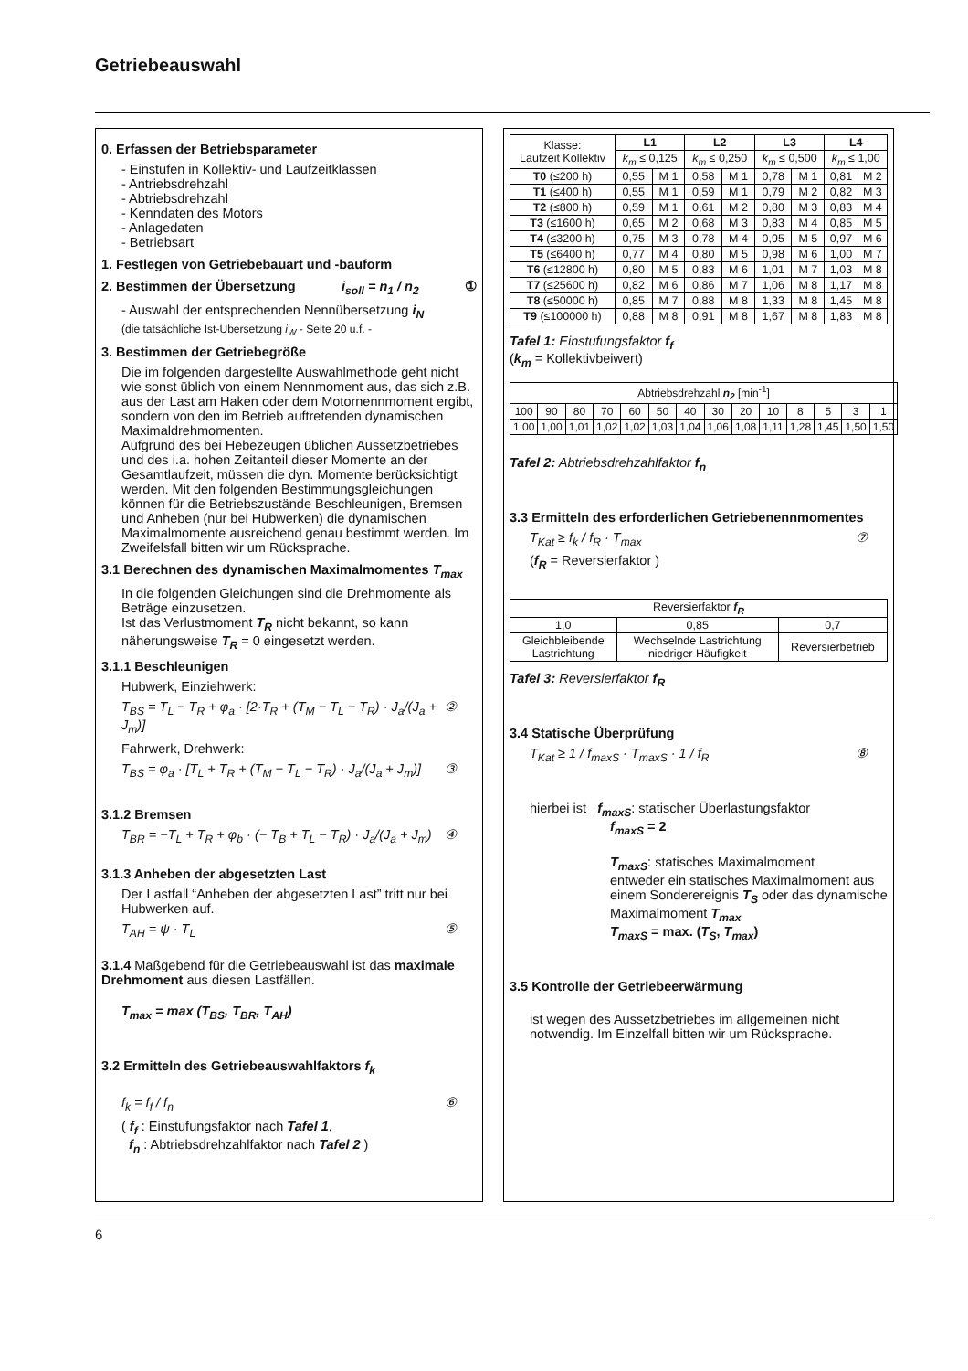Getriebeauswahl
0. Erfassen der Betriebsparameter
- Einstufen in Kollektiv- und Laufzeitklassen
- Antriebsdrehzahl
- Abtriebsdrehzahl
- Kenndaten des Motors
- Anlagedaten
- Betriebsart
1. Festlegen von Getriebebauart und -bauform
2. Bestimmen der Übersetzung i<sub>soll</sub> = n<sub>1</sub> / n<sub>2</sub> ①
- Auswahl der entsprechenden Nennübersetzung i<sub>N</sub>
(die tatsächliche Ist-Übersetzung i<sub>W</sub> - Seite 20 u.f. -
3. Bestimmen der Getriebegröße
Die im folgenden dargestellte Auswahlmethode geht nicht wie sonst üblich von einem Nennmoment aus, das sich z.B. aus der Last am Haken oder dem Motornennmoment ergibt, sondern von den im Betrieb auftretenden dynamischen Maximaldrehmomenten.
Aufgrund des bei Hebezeugen üblichen Aussetzbetriebes und des i.a. hohen Zeitanteil dieser Momente an der Gesamtlaufzeit, müssen die dyn. Momente berücksichtigt werden. Mit den folgenden Bestimmungsgleichungen können für die Betriebszustände Beschleunigen, Bremsen und Anheben (nur bei Hubwerken) die dynamischen Maximalmomente ausreichend genau bestimmt werden. Im Zweifelsfall bitten wir um Rücksprache.
3.1 Berechnen des dynamischen Maximalmomentes T<sub>max</sub>
In die folgenden Gleichungen sind die Drehmomente als Beträge einzusetzen.
Ist das Verlustmoment T<sub>R</sub> nicht bekannt, so kann näherungsweise T<sub>R</sub> = 0 eingesetzt werden.
3.1.1 Beschleunigen
Hubwerk, Einziehwerk:
T<sub>BS</sub> = T<sub>L</sub> − T<sub>R</sub> + φ<sub>a</sub> · [2·T<sub>R</sub> + (T<sub>M</sub> − T<sub>L</sub> − T<sub>R</sub>) · J<sub>a</sub>/(J<sub>a</sub> + J<sub>m</sub>)] ②
Fahrwerk, Drehwerk:
T<sub>BS</sub> = φ<sub>a</sub> · [T<sub>L</sub> + T<sub>R</sub> + (T<sub>M</sub> − T<sub>L</sub> − T<sub>R</sub>) · J<sub>a</sub>/(J<sub>a</sub> + J<sub>m</sub>)] ③
3.1.2 Bremsen
T<sub>BR</sub> = −T<sub>L</sub> + T<sub>R</sub> + φ<sub>b</sub> · (− T<sub>B</sub> + T<sub>L</sub> − T<sub>R</sub>) · J<sub>a</sub>/(J<sub>a</sub> + J<sub>m</sub>) ④
3.1.3 Anheben der abgesetzten Last
Der Lastfall “Anheben der abgesetzten Last” tritt nur bei Hubwerken auf.
T<sub>AH</sub> = ψ · T<sub>L</sub> ⑤
3.1.4 Maßgebend für die Getriebeauswahl ist das maximale Drehmoment aus diesen Lastfällen.
T<sub>max</sub> = max (T<sub>BS</sub>, T<sub>BR</sub>, T<sub>AH</sub>)
3.2 Ermitteln des Getriebeauswahlfaktors f<sub>k</sub>
f<sub>k</sub> = f<sub>f</sub> / f<sub>n</sub> ⑥
( f<sub>f</sub> : Einstufungsfaktor nach Tafel 1,
f<sub>n</sub> : Abtriebsdrehzahlfaktor nach Tafel 2 )
| Klasse: Laufzeit Kollektiv | L1 | | L2 | | L3 | | L4 | |
| | k<sub>m</sub> ≤ 0,125 | | k<sub>m</sub> ≤ 0,250 | | k<sub>m</sub> ≤ 0,500 | | k<sub>m</sub> ≤ 1,00 | |
| T0 (≤200 h) | 0,55 | M 1 | 0,58 | M 1 | 0,78 | M 1 | 0,81 | M 2 |
| T1 (≤400 h) | 0,55 | M 1 | 0,59 | M 1 | 0,79 | M 2 | 0,82 | M 3 |
| T2 (≤800 h) | 0,59 | M 1 | 0,61 | M 2 | 0,80 | M 3 | 0,83 | M 4 |
| T3 (≤1600 h) | 0,65 | M 2 | 0,68 | M 3 | 0,83 | M 4 | 0,85 | M 5 |
| T4 (≤3200 h) | 0,75 | M 3 | 0,78 | M 4 | 0,95 | M 5 | 0,97 | M 6 |
| T5 (≤6400 h) | 0,77 | M 4 | 0,80 | M 5 | 0,98 | M 6 | 1,00 | M 7 |
| T6 (≤12800 h) | 0,80 | M 5 | 0,83 | M 6 | 1,01 | M 7 | 1,03 | M 8 |
| T7 (≤25600 h) | 0,82 | M 6 | 0,86 | M 7 | 1,06 | M 8 | 1,17 | M 8 |
| T8 (≤50000 h) | 0,85 | M 7 | 0,88 | M 8 | 1,33 | M 8 | 1,45 | M 8 |
| T9 (≤100000 h) | 0,88 | M 8 | 0,91 | M 8 | 1,67 | M 8 | 1,83 | M 8 |
Tafel 1: Einstufungsfaktor f<sub>f</sub>
(k<sub>m</sub> = Kollektivbeiwert)
| Abtriebsdrehzahl n<sub>2</sub> [min<sup>-1</sup>] | | | | | | | | | | | | | |
| 100 | 90 | 80 | 70 | 60 | 50 | 40 | 30 | 20 | 10 | 8 | 5 | 3 | 1 |
| 1,00 | 1,00 | 1,01 | 1,02 | 1,02 | 1,03 | 1,04 | 1,06 | 1,08 | 1,11 | 1,28 | 1,45 | 1,50 | 1,50 |
Tafel 2: Abtriebsdrehzahlfaktor f<sub>n</sub>
3.3 Ermitteln des erforderlichen Getriebenennmomentes
T<sub>Kat</sub> ≥ f<sub>k</sub> / f<sub>R</sub> · T<sub>max</sub> ⑦
(f<sub>R</sub> = Reversierfaktor )
| Reversierfaktor f<sub>R</sub> | | |
| 1,0 | 0,85 | 0,7 |
| Gleichbleibende Lastrichtung | Wechselnde Lastrichtung niedriger Häufigkeit | Reversierbetrieb |
Tafel 3: Reversierfaktor f<sub>R</sub>
3.4 Statische Überprüfung
T<sub>Kat</sub> ≥ 1 / f<sub>maxS</sub> · T<sub>maxS</sub> · 1 / f<sub>R</sub> ⑧
hierbei ist f<sub>maxS</sub>: statischer Überlastungsfaktor
f<sub>maxS</sub> = 2
T<sub>maxS</sub>: statisches Maximalmoment
entweder ein statisches Maximalmoment aus einem Sonderereignis T<sub>S</sub> oder das dynamische Maximalmoment T<sub>max</sub>
T<sub>maxS</sub> = max. (T<sub>S</sub>, T<sub>max</sub>)
3.5 Kontrolle der Getriebeerwärmung
ist wegen des Aussetzbetriebes im allgemeinen nicht notwendig. Im Einzelfall bitten wir um Rücksprache.
6